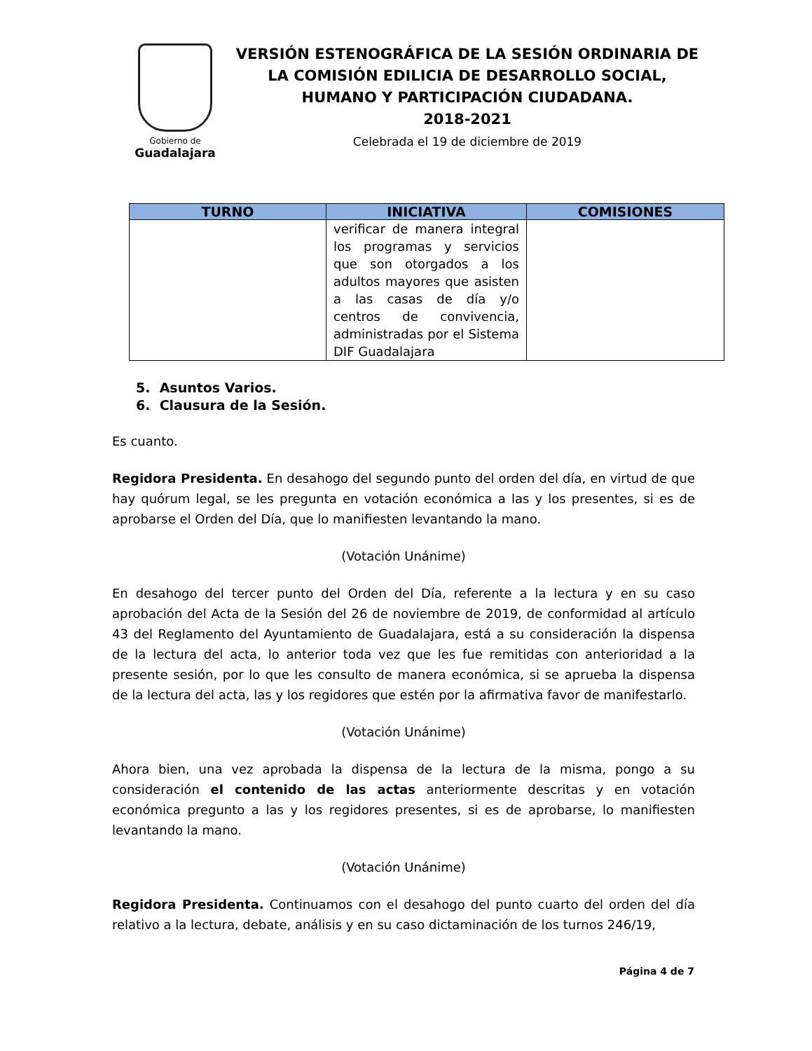Gobierno de
Guadalajara
VERSIÓN ESTENOGRÁFICA DE LA SESIÓN ORDINARIA DE
LA COMISIÓN EDILICIA DE DESARROLLO SOCIAL,
HUMANO Y PARTICIPACIÓN CIUDADANA.
2018-2021
Celebrada el 19 de diciembre de 2019
| TURNO | INICIATIVA | COMISIONES |
| --- | --- | --- |
| | verificar de manera integral los programas y servicios que son otorgados a los adultos mayores que asisten a las casas de día y/o centros de convivencia, administradas por el Sistema DIF Guadalajara | |
5. Asuntos Varios.
6. Clausura de la Sesión.
Es cuanto.
Regidora Presidenta. En desahogo del segundo punto del orden del día, en virtud de que hay quórum legal, se les pregunta en votación económica a las y los presentes, si es de aprobarse el Orden del Día, que lo manifiesten levantando la mano.
(Votación Unánime)
En desahogo del tercer punto del Orden del Día, referente a la lectura y en su caso aprobación del Acta de la Sesión del 26 de noviembre de 2019, de conformidad al artículo 43 del Reglamento del Ayuntamiento de Guadalajara, está a su consideración la dispensa de la lectura del acta, lo anterior toda vez que les fue remitidas con anterioridad a la presente sesión, por lo que les consulto de manera económica, si se aprueba la dispensa de la lectura del acta, las y los regidores que estén por la afirmativa favor de manifestarlo.
(Votación Unánime)
Ahora bien, una vez aprobada la dispensa de la lectura de la misma, pongo a su consideración el contenido de las actas anteriormente descritas y en votación económica pregunto a las y los regidores presentes, si es de aprobarse, lo manifiesten levantando la mano.
(Votación Unánime)
Regidora Presidenta. Continuamos con el desahogo del punto cuarto del orden del día relativo a la lectura, debate, análisis y en su caso dictaminación de los turnos 246/19,
Página 4 de 7